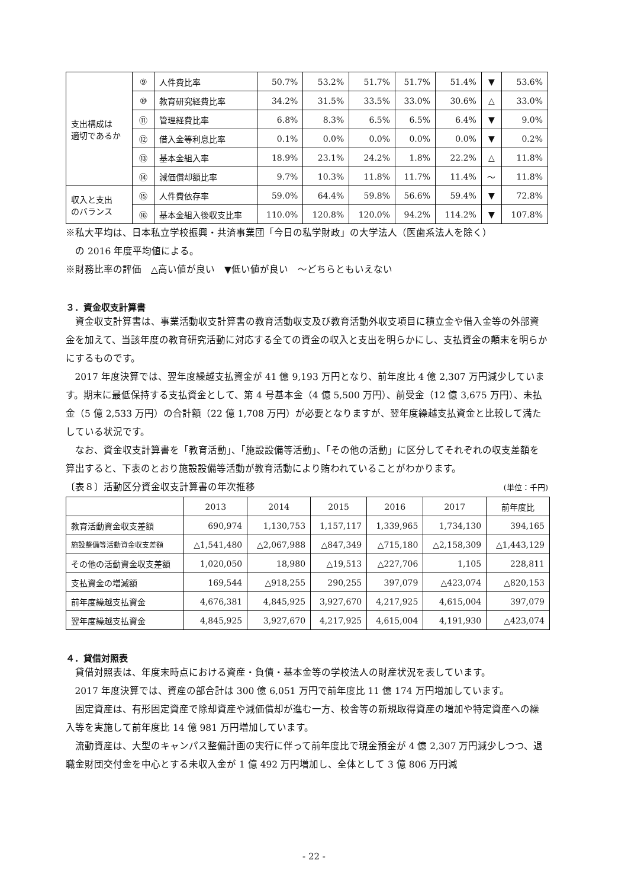| 支出構成は 適切であるか | ⑨ | 人件費比率 | 50.7% | 53.2% | 51.7% | 51.7% | 51.4% | ▼ | 53.6% |
| | ⑩ | 教育研究経費比率 | 34.2% | 31.5% | 33.5% | 33.0% | 30.6% | △ | 33.0% |
| | ⑪ | 管理経費比率 | 6.8% | 8.3% | 6.5% | 6.5% | 6.4% | ▼ | 9.0% |
| | ⑫ | 借入金等利息比率 | 0.1% | 0.0% | 0.0% | 0.0% | 0.0% | ▼ | 0.2% |
| | ⑬ | 基本金組入率 | 18.9% | 23.1% | 24.2% | 1.8% | 22.2% | △ | 11.8% |
| | ⑭ | 減価償却額比率 | 9.7% | 10.3% | 11.8% | 11.7% | 11.4% | ～ | 11.8% |
| 収入と支出 のバランス | ⑮ | 人件費依存率 | 59.0% | 64.4% | 59.8% | 56.6% | 59.4% | ▼ | 72.8% |
| | ⑯ | 基本金組入後収支比率 | 110.0% | 120.8% | 120.0% | 94.2% | 114.2% | ▼ | 107.8% |
※私大平均は、日本私立学校振興・共済事業団「今日の私学財政」の大学法人（医歯系法人を除く）
　の 2016 年度平均値による。
※財務比率の評価　△高い値が良い　▼低い値が良い　～どちらともいえない
３．資金収支計算書
資金収支計算書は、事業活動収支計算書の教育活動収支及び教育活動外収支項目に積立金や借入金等の外部資金を加えて、当該年度の教育研究活動に対応する全ての資金の収入と支出を明らかにし、支払資金の顛末を明らかにするものです。
2017 年度決算では、翌年度繰越支払資金が 41 億 9,193 万円となり、前年度比 4 億 2,307 万円減少しています。期末に最低保持する支払資金として、第 4 号基本金（4 億 5,500 万円）、前受金（12 億 3,675 万円）、未払金（5 億 2,533 万円）の合計額（22 億 1,708 万円）が必要となりますが、翌年度繰越支払資金と比較して満たしている状況です。
なお、資金収支計算書を「教育活動」、「施設設備等活動」、「その他の活動」に区分してそれぞれの収支差額を算出すると、下表のとおり施設設備等活動が教育活動により賄われていることがわかります。
〔表８〕活動区分資金収支計算書の年次推移 (単位：千円)
| | 2013 | 2014 | 2015 | 2016 | 2017 | 前年度比 |
| --- | --- | --- | --- | --- | --- | --- |
| 教育活動資金収支差額 | 690,974 | 1,130,753 | 1,157,117 | 1,339,965 | 1,734,130 | 394,165 |
| 施設整備等活動資金収支差額 | △1,541,480 | △2,067,988 | △847,349 | △715,180 | △2,158,309 | △1,443,129 |
| その他の活動資金収支差額 | 1,020,050 | 18,980 | △19,513 | △227,706 | 1,105 | 228,811 |
| 支払資金の増減額 | 169,544 | △918,255 | 290,255 | 397,079 | △423,074 | △820,153 |
| 前年度繰越支払資金 | 4,676,381 | 4,845,925 | 3,927,670 | 4,217,925 | 4,615,004 | 397,079 |
| 翌年度繰越支払資金 | 4,845,925 | 3,927,670 | 4,217,925 | 4,615,004 | 4,191,930 | △423,074 |
４．貸借対照表
貸借対照表は、年度末時点における資産・負債・基本金等の学校法人の財産状況を表しています。
2017 年度決算では、資産の部合計は 300 億 6,051 万円で前年度比 11 億 174 万円増加しています。
固定資産は、有形固定資産で除却資産や減価償却が進む一方、校舎等の新規取得資産の増加や特定資産への繰入等を実施して前年度比 14 億 981 万円増加しています。
流動資産は、大型のキャンパス整備計画の実行に伴って前年度比で現金預金が 4 億 2,307 万円減少しつつ、退職金財団交付金を中心とする未収入金が 1 億 492 万円増加し、全体として 3 億 806 万円減
- 22 -